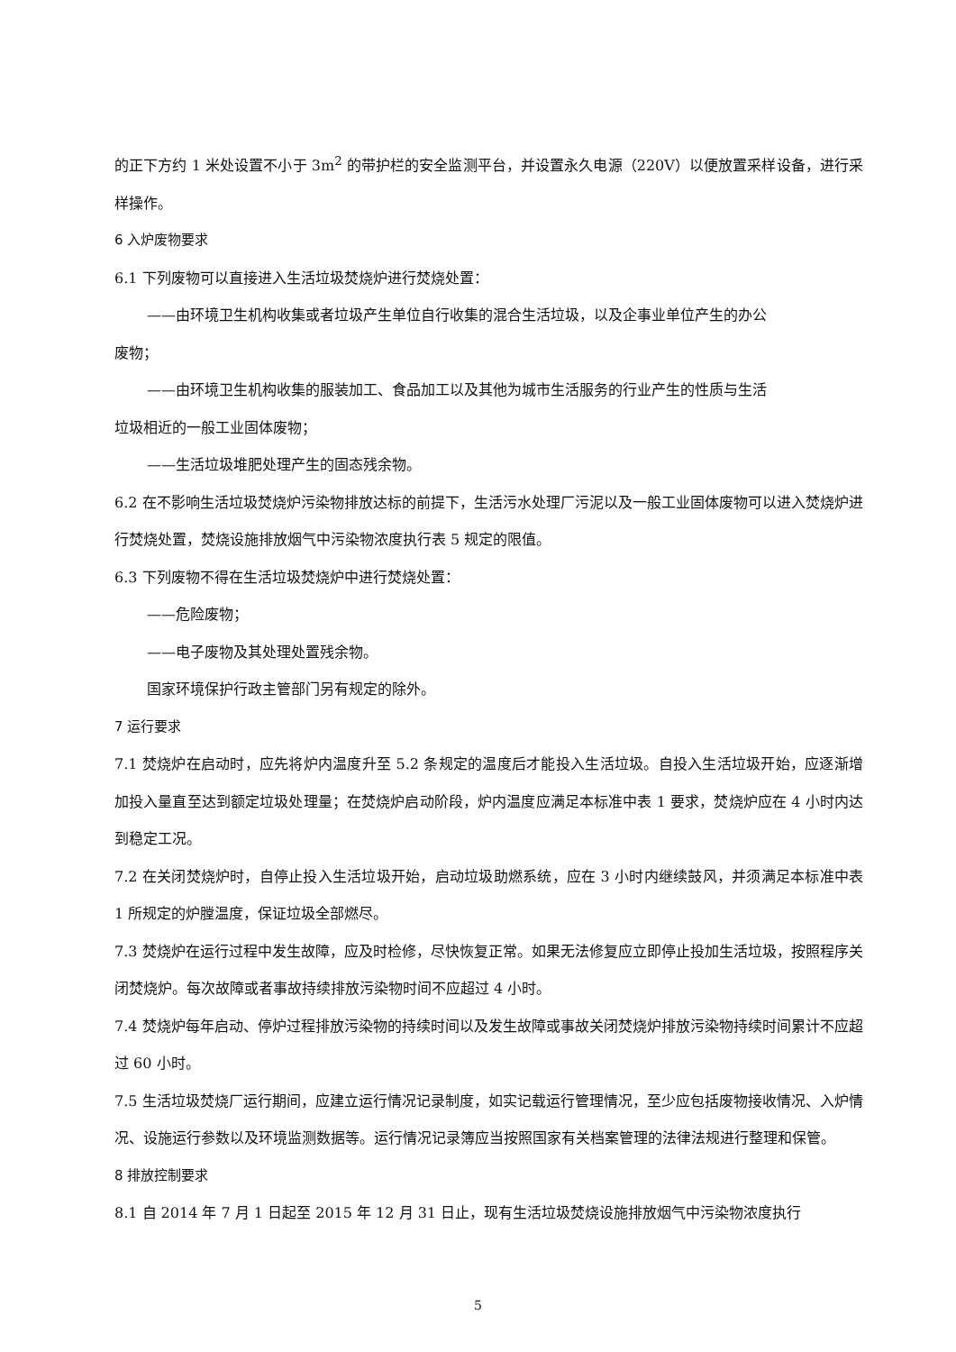的正下方约 1 米处设置不小于 3m<sup>2</sup> 的带护栏的安全监测平台，并设置永久电源（220V）以便放置采样设备，进行采样操作。
6 入炉废物要求
6.1 下列废物可以直接进入生活垃圾焚烧炉进行焚烧处置：
——由环境卫生机构收集或者垃圾产生单位自行收集的混合生活垃圾，以及企事业单位产生的办公
废物；
——由环境卫生机构收集的服装加工、食品加工以及其他为城市生活服务的行业产生的性质与生活
垃圾相近的一般工业固体废物；
——生活垃圾堆肥处理产生的固态残余物。
6.2 在不影响生活垃圾焚烧炉污染物排放达标的前提下，生活污水处理厂污泥以及一般工业固体废物可以进入焚烧炉进行焚烧处置，焚烧设施排放烟气中污染物浓度执行表 5 规定的限值。
6.3 下列废物不得在生活垃圾焚烧炉中进行焚烧处置：
——危险废物；
——电子废物及其处理处置残余物。
国家环境保护行政主管部门另有规定的除外。
7 运行要求
7.1 焚烧炉在启动时，应先将炉内温度升至 5.2 条规定的温度后才能投入生活垃圾。自投入生活垃圾开始，应逐渐增加投入量直至达到额定垃圾处理量；在焚烧炉启动阶段，炉内温度应满足本标准中表 1 要求，焚烧炉应在 4 小时内达到稳定工况。
7.2 在关闭焚烧炉时，自停止投入生活垃圾开始，启动垃圾助燃系统，应在 3 小时内继续鼓风，并须满足本标准中表 1 所规定的炉膛温度，保证垃圾全部燃尽。
7.3 焚烧炉在运行过程中发生故障，应及时检修，尽快恢复正常。如果无法修复应立即停止投加生活垃圾，按照程序关闭焚烧炉。每次故障或者事故持续排放污染物时间不应超过 4 小时。
7.4 焚烧炉每年启动、停炉过程排放污染物的持续时间以及发生故障或事故关闭焚烧炉排放污染物持续时间累计不应超过 60 小时。
7.5 生活垃圾焚烧厂运行期间，应建立运行情况记录制度，如实记载运行管理情况，至少应包括废物接收情况、入炉情况、设施运行参数以及环境监测数据等。运行情况记录簿应当按照国家有关档案管理的法律法规进行整理和保管。
8 排放控制要求
8.1 自 2014 年 7 月 1 日起至 2015 年 12 月 31 日止，现有生活垃圾焚烧设施排放烟气中污染物浓度执行
5